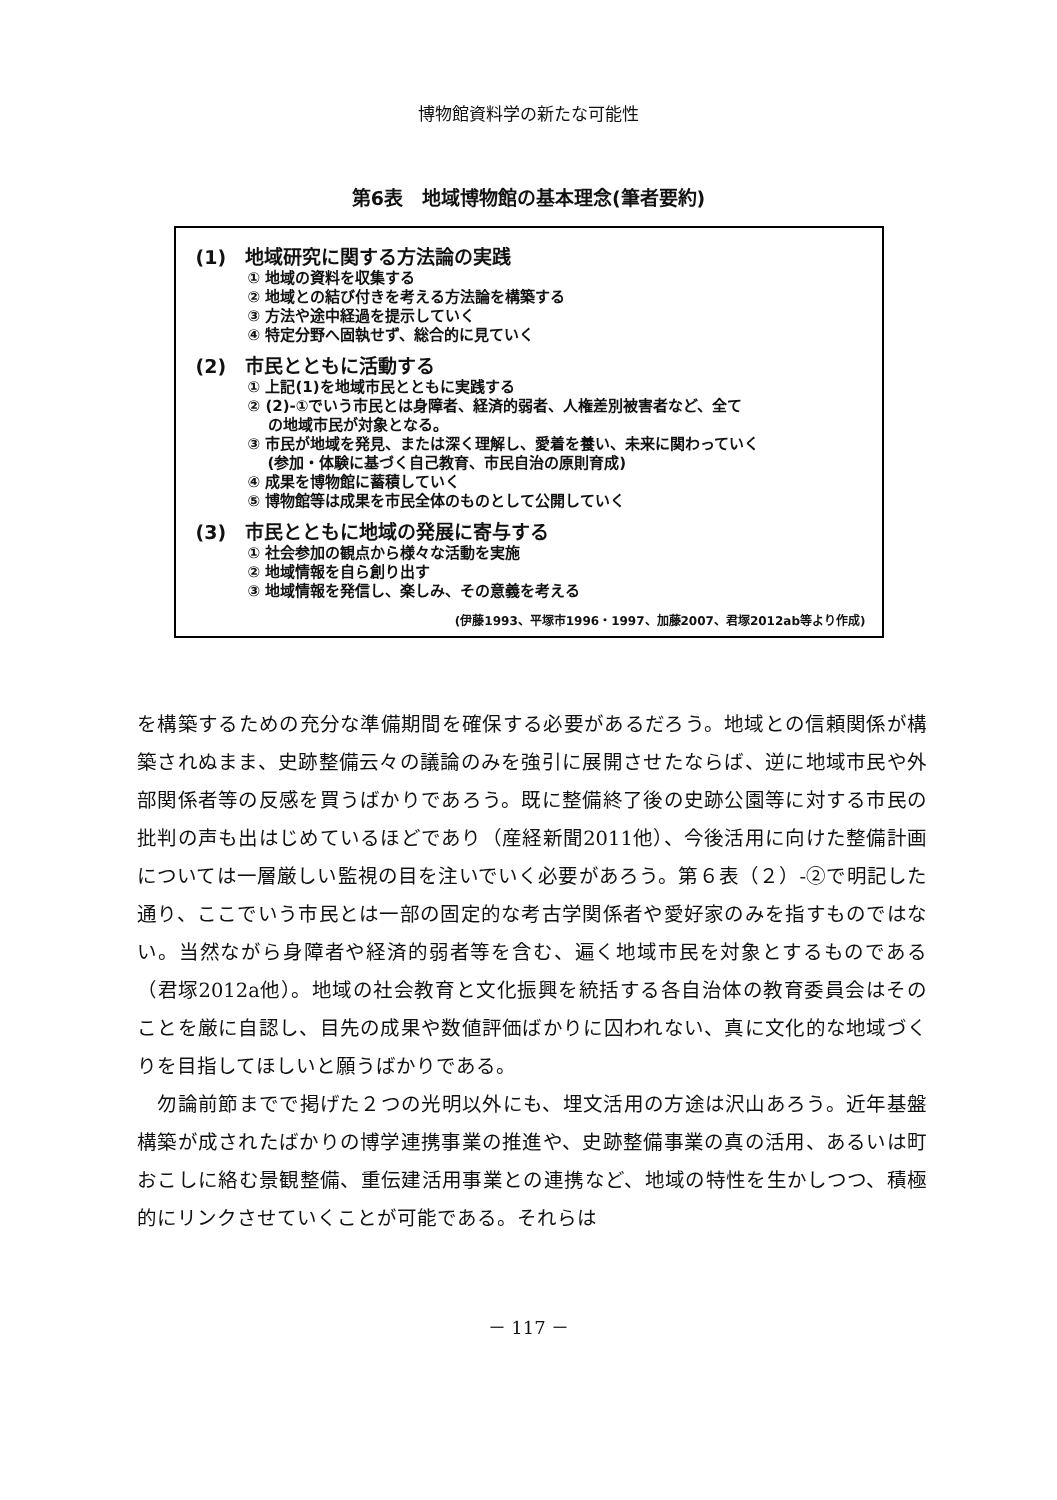博物館資料学の新たな可能性
第6表　地域博物館の基本理念(筆者要約)
(1)　地域研究に関する方法論の実践
① 地域の資料を収集する
② 地域との結び付きを考える方法論を構築する
③ 方法や途中経過を提示していく
④ 特定分野へ固執せず、総合的に見ていく
(2)　市民とともに活動する
① 上記(1)を地域市民とともに実践する
② (2)-①でいう市民とは身障者、経済的弱者、人権差別被害者など、全て
の地域市民が対象となる。
③ 市民が地域を発見、または深く理解し、愛着を養い、未来に関わっていく
(参加・体験に基づく自己教育、市民自治の原則育成)
④ 成果を博物館に蓄積していく
⑤ 博物館等は成果を市民全体のものとして公開していく
(3)　市民とともに地域の発展に寄与する
① 社会参加の観点から様々な活動を実施
② 地域情報を自ら創り出す
③ 地域情報を発信し、楽しみ、その意義を考える
(伊藤1993、平塚市1996・1997、加藤2007、君塚2012ab等より作成)
を構築するための充分な準備期間を確保する必要があるだろう。地域との信頼関係が構築されぬまま、史跡整備云々の議論のみを強引に展開させたならば、逆に地域市民や外部関係者等の反感を買うばかりであろう。既に整備終了後の史跡公園等に対する市民の批判の声も出はじめているほどであり（産経新聞2011他）、今後活用に向けた整備計画については一層厳しい監視の目を注いでいく必要があろう。第６表（２）-②で明記した通り、ここでいう市民とは一部の固定的な考古学関係者や愛好家のみを指すものではない。当然ながら身障者や経済的弱者等を含む、遍く地域市民を対象とするものである（君塚2012a他）。地域の社会教育と文化振興を統括する各自治体の教育委員会はそのことを厳に自認し、目先の成果や数値評価ばかりに囚われない、真に文化的な地域づくりを目指してほしいと願うばかりである。
　勿論前節までで掲げた２つの光明以外にも、埋文活用の方途は沢山あろう。近年基盤構築が成されたばかりの博学連携事業の推進や、史跡整備事業の真の活用、あるいは町おこしに絡む景観整備、重伝建活用事業との連携など、地域の特性を生かしつつ、積極的にリンクさせていくことが可能である。それらは
－ 117 －